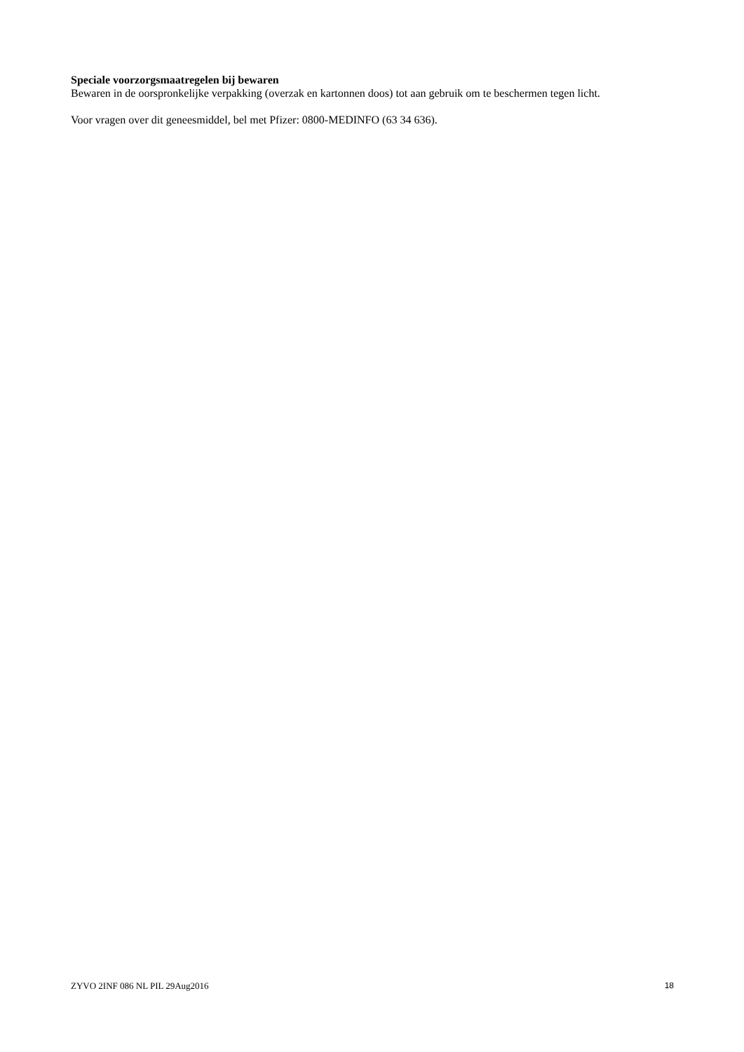Speciale voorzorgsmaatregelen bij bewaren
Bewaren in de oorspronkelijke verpakking (overzak en kartonnen doos) tot aan gebruik om te beschermen tegen licht.
Voor vragen over dit geneesmiddel, bel met Pfizer: 0800-MEDINFO (63 34 636).
ZYVO 2INF 086 NL PIL 29Aug2016 18